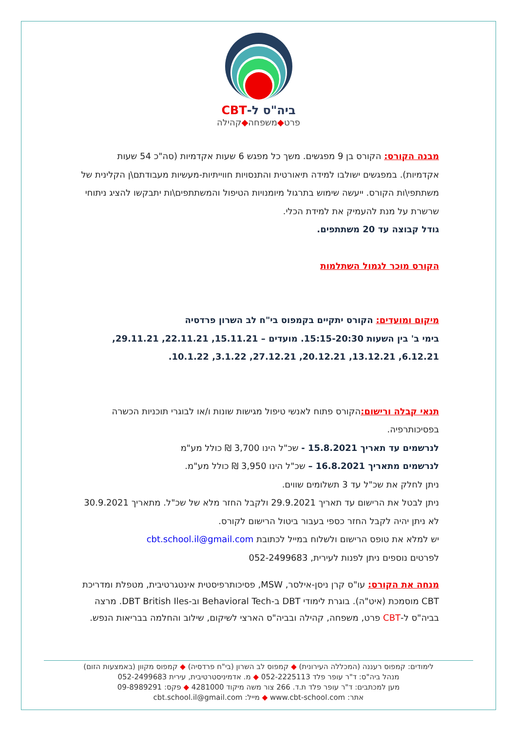ביה"ס ל-CBT
פרט◆משפחה◆קהילה
מבנה הקורס: הקורס בן 9 מפגשים. משך כל מפגש 6 שעות אקדמיות (סה"כ 54 שעות אקדמיות). במפגשים ישולבו למידה תיאורטית והתנסויות חווייתיות-מעשיות מעבודתם\ן הקלינית של משתתפי\ות הקורס. ייעשה שימוש בתרגול מיומנויות הטיפול והמשתתפים\ות יתבקשו להציג ניתוחי שרשרת על מנת להעמיק את למידת הכלי.
גודל קבוצה עד 20 משתתפים.
הקורס מוכר לגמול השתלמות
מיקום ומועדים: הקורס יתקיים בקמפוס בי"ח לב השרון פרדסיה
בימי ב' בין השעות 15:15-20:30. מועדים – 15.11.21, 22.11.21, 29.11.21, 6.12.21, 13.12.21, 20.12.21, 27.12.21, 3.1.22, 10.1.22.
תנאי קבלה ורישום: הקורס פתוח לאנשי טיפול מגישות שונות ו/או לבוגרי תוכניות הכשרה בפסיכותרפיה.
לנרשמים עד תאריך 15.8.2021 - שכ"ל הינו 3,700 ₪ כולל מע"מ
לנרשמים מתאריך 16.8.2021 – שכ"ל הינו 3,950 ₪ כולל מע"מ.
ניתן לחלק את שכ"ל עד 3 תשלומים שווים.
ניתן לבטל את הרישום עד תאריך 29.9.2021 ולקבל החזר מלא של שכ"ל. מתאריך 30.9.2021 לא ניתן יהיה לקבל החזר כספי בעבור ביטול הרישום לקורס.
יש למלא את טופס הרישום ולשלוח במייל לכתובת cbt.school.il@gmail.com
לפרטים נוספים ניתן לפנות לעירית, 052-2499683
מנחה את הקורס: עו"ס קרן ניסן-אילסר, MSW, פסיכותרפיסטית אינטגרטיבית, מטפלת ומדריכת CBT מוסמכת (איט"ה). בוגרת לימודי DBT ב-Behavioral Tech וב-DBT British Iles. מרצה בביה"ס ל-CBT פרט, משפחה, קהילה ובביה"ס הארצי לשיקום, שילוב והחלמה בבריאות הנפש.
לימודים: קמפוס רעננה (המכללה העירונית) ◆ קמפוס לב השרון (בי"ח פרדסיה) ◆ קמפוס מקוון (באמצעות הזום)
מנהל ביה"ס: ד"ר עופר פלד 052-2225113 ◆ מ. אדמיניסטרטיבית, עירית 052-2499683
מען למכתבים: ד"ר עופר פלד ת.ד. 266 צור משה מיקוד 4281000 ◆ פקס: 09-8989291
אתר: www.cbt-school.com ◆ מייל: cbt.school.il@gmail.com